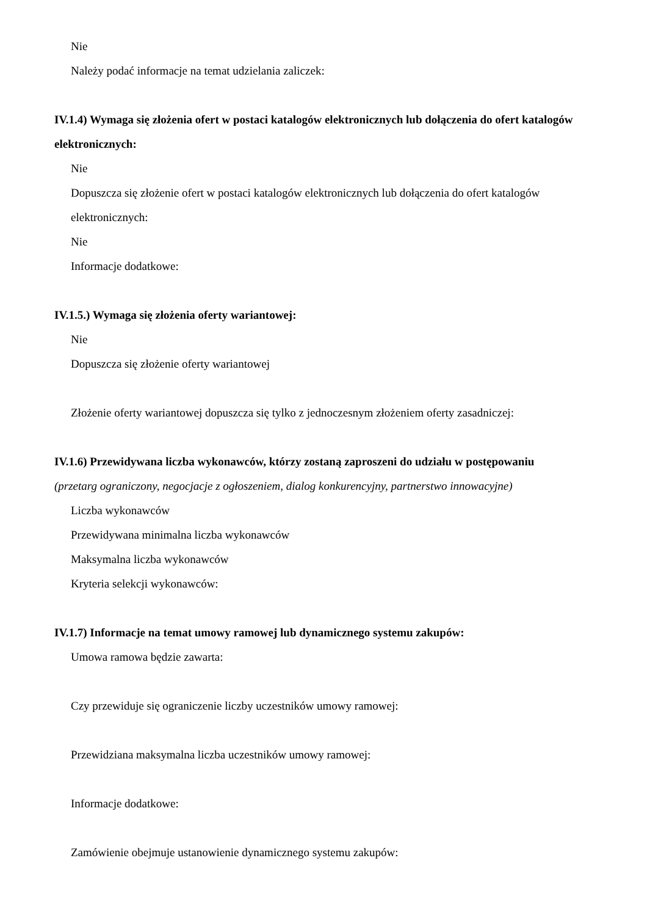Nie
Należy podać informacje na temat udzielania zaliczek:
IV.1.4) Wymaga się złożenia ofert w postaci katalogów elektronicznych lub dołączenia do ofert katalogów elektronicznych:
Nie
Dopuszcza się złożenie ofert w postaci katalogów elektronicznych lub dołączenia do ofert katalogów elektronicznych:
Nie
Informacje dodatkowe:
IV.1.5.) Wymaga się złożenia oferty wariantowej:
Nie
Dopuszcza się złożenie oferty wariantowej
Złożenie oferty wariantowej dopuszcza się tylko z jednoczesnym złożeniem oferty zasadniczej:
IV.1.6) Przewidywana liczba wykonawców, którzy zostaną zaproszeni do udziału w postępowaniu
(przetarg ograniczony, negocjacje z ogłoszeniem, dialog konkurencyjny, partnerstwo innowacyjne)
Liczba wykonawców
Przewidywana minimalna liczba wykonawców
Maksymalna liczba wykonawców
Kryteria selekcji wykonawców:
IV.1.7) Informacje na temat umowy ramowej lub dynamicznego systemu zakupów:
Umowa ramowa będzie zawarta:
Czy przewiduje się ograniczenie liczby uczestników umowy ramowej:
Przewidziana maksymalna liczba uczestników umowy ramowej:
Informacje dodatkowe:
Zamówienie obejmuje ustanowienie dynamicznego systemu zakupów: